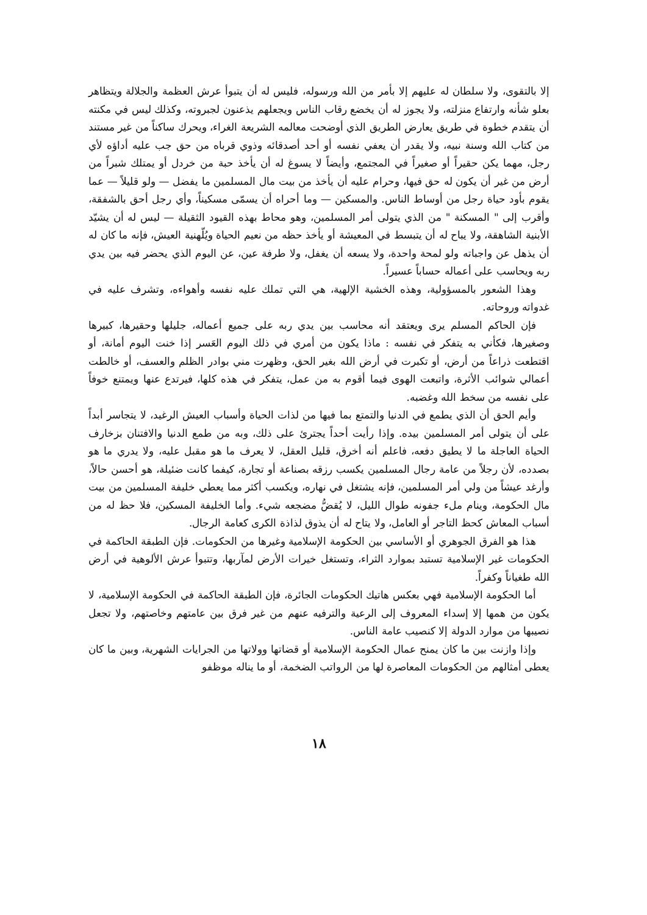إلا بالتقوى، ولا سلطان له عليهم إلا بأمر من الله ورسوله، فليس له أن يتبوأ عرش العظمة والجلالة ويتظاهر بعلو شأنه وارتفاع منزلته، ولا يجوز له أن يخضع رقاب الناس ويجعلهم يذعنون لجبروته، وكذلك ليس في مكنته أن يتقدم خطوة في طريق يعارض الطريق الذي أوضحت معالمه الشريعة الغراء، ويحرك ساكناً من غير مستند من كتاب الله وسنة نبيه، ولا يقدر أن يعفي نفسه أو أحد أصدقائه وذوي قرباه من حق جب عليه أداؤه لأي رجل، مهما يكن حقيراً أو صغيراً في المجتمع، وأيضاً لا يسوغ له أن يأخذ حبة من خردل أو يمتلك شبراً من أرض من غير أن يكون له حق فيها، وحرام عليه أن يأخذ من بيت مال المسلمين ما يفضل — ولو قليلاً — عما يقوم بأود حياة رجل من أوساط الناس. والمسكين — وما أحراه أن يسمّى مسكيناً، وأي رجل أحق بالشفقة، وأقرب إلى " المسكنة " من الذي يتولى أمر المسلمين، وهو محاط بهذه القيود الثقيلة — ليس له أن يشيّد الأبنية الشاهقة، ولا يباح له أن يتبسط في المعيشة أو يأخذ حظه من نعيم الحياة ويُلّهنية العيش، فإنه ما كان له أن يذهل عن واجباته ولو لمحة واحدة، ولا يسعه أن يغفل، ولا طرفة عين، عن اليوم الذي يحضر فيه بين يدي ربه ويحاسب على أعماله حساباً عسيراً.
وهذا الشعور بالمسؤولية، وهذه الخشية الإلهية، هي التي تملك عليه نفسه وأهواءه، وتشرف عليه في غدواته وروحاته.
فإن الحاكم المسلم يرى ويعتقد أنه محاسب بين يدي ربه على جميع أعماله، جليلها وحقيرها، كبيرها وصغيرها، فكأني به يتفكر في نفسه : ماذا يكون من أمري في ذلك اليوم العَسر إذا خنت اليوم أمانة، أو اقتطعت ذراعاً من أرض، أو تكبرت في أرض الله بغير الحق، وظهرت مني بوادر الظلم والعسف، أو خالطت أعمالي شوائب الأثرة، واتبعت الهوى فيما أقوم به من عمل، يتفكر في هذه كلها، فيرتدع عنها ويمتنع خوفاً على نفسه من سخط الله وغضبه.
وأيم الحق أن الذي يطمع في الدنيا والتمتع بما فيها من لذات الحياة وأسباب العيش الرغيد، لا يتجاسر أبداً على أن يتولى أمر المسلمين بيده. وإذا رأيت أحداً يجترئ على ذلك، وبه من طمع الدنيا والافتنان بزخارف الحياة العاجلة ما لا يطيق دفعه، فاعلم أنه أخرق، قليل العقل، لا يعرف ما هو مقبل عليه، ولا يدري ما هو بصدده، لأن رجلاً من عامة رجال المسلمين يكسب رزقه بصناعة أو تجارة، كيفما كانت ضئيلة، هو أحسن حالاً، وأرغد عيشاً من ولي أمر المسلمين، فإنه يشتغل في نهاره، ويكسب أكثر مما يعطي خليفة المسلمين من بيت مال الحكومة، وينام ملء جفونه طوال الليل، لا يُقضُّ مضجعه شيء. وأما الخليفة المسكين، فلا حظ له من أسباب المعاش كحظ التاجر أو العامل، ولا يتاح له أن يذوق لذاذة الكرى كعامة الرجال.
هذا هو الفرق الجوهري أو الأساسي بين الحكومة الإسلامية وغيرها من الحكومات. فإن الطبقة الحاكمة في الحكومات غير الإسلامية تستبد بموارد الثراء، وتستغل خيرات الأرض لمآربها، وتتبوأ عرش الألوهية في أرض الله طغياناً وكفراً.
أما الحكومة الإسلامية فهي بعكس هاتيك الحكومات الجائرة، فإن الطبقة الحاكمة في الحكومة الإسلامية، لا يكون من همها إلا إسداء المعروف إلى الرعية والترفيه عنهم من غير فرق بين عامتهم وخاصتهم، ولا تجعل نصيبها من موارد الدولة إلا كنصيب عامة الناس.
وإذا وازنت بين ما كان يمنح عمال الحكومة الإسلامية أو قضاتها وولاتها من الجرايات الشهرية، وبين ما كان يعطى أمثالهم من الحكومات المعاصرة لها من الرواتب الضخمة، أو ما يناله موظفو
١٨